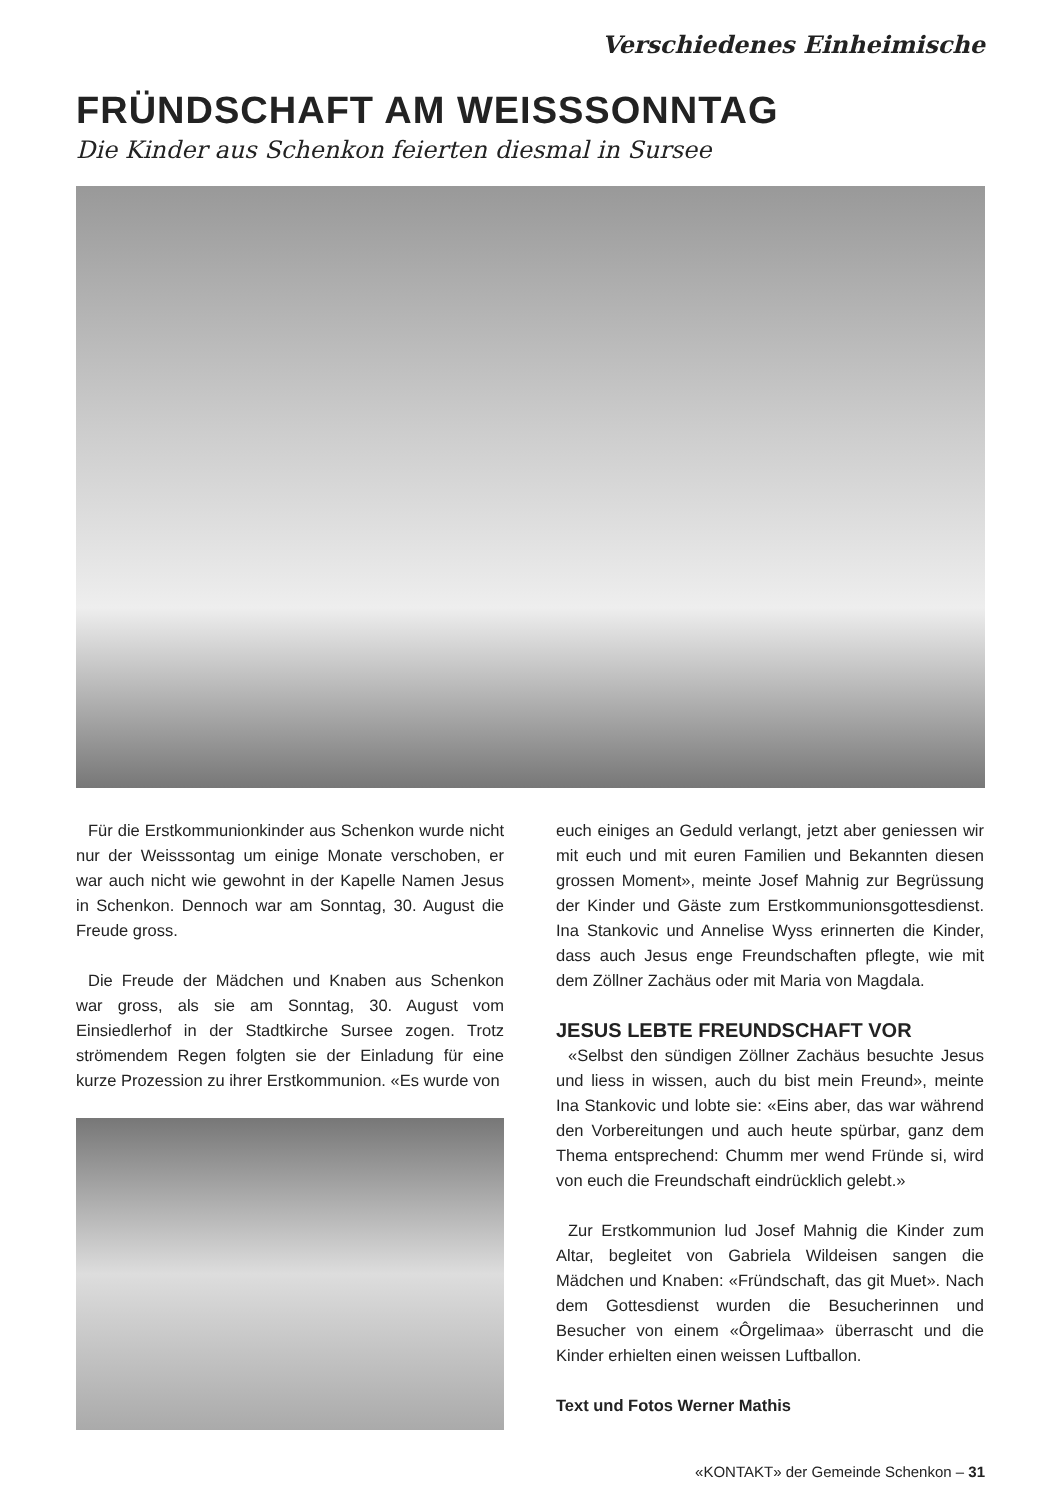Verschiedenes Einheimische
FRÜNDSCHAFT AM WEISSSONNTAG
Die Kinder aus Schenkon feierten diesmal in Sursee
Für die Erstkommunionkinder aus Schenkon wurde nicht nur der Weisssontag um einige Monate verschoben, er war auch nicht wie gewohnt in der Kapelle Namen Jesus in Schenkon. Dennoch war am Sonntag, 30. August die Freude gross.
Die Freude der Mädchen und Knaben aus Schenkon war gross, als sie am Sonntag, 30. August vom Einsiedlerhof in der Stadtkirche Sursee zogen. Trotz strömendem Regen folgten sie der Einladung für eine kurze Prozession zu ihrer Erstkommunion. «Es wurde von
euch einiges an Geduld verlangt, jetzt aber geniessen wir mit euch und mit euren Familien und Bekannten diesen grossen Moment», meinte Josef Mahnig zur Begrüssung der Kinder und Gäste zum Erstkommunionsgottesdienst. Ina Stankovic und Annelise Wyss erinnerten die Kinder, dass auch Jesus enge Freundschaften pflegte, wie mit dem Zöllner Zachäus oder mit Maria von Magdala.
JESUS LEBTE FREUNDSCHAFT VOR
«Selbst den sündigen Zöllner Zachäus besuchte Jesus und liess in wissen, auch du bist mein Freund», meinte Ina Stankovic und lobte sie: «Eins aber, das war während den Vorbereitungen und auch heute spürbar, ganz dem Thema entsprechend: Chumm mer wend Fründe si, wird von euch die Freundschaft eindrücklich gelebt.»
Zur Erstkommunion lud Josef Mahnig die Kinder zum Altar, begleitet von Gabriela Wildeisen sangen die Mädchen und Knaben: «Fründschaft, das git Muet». Nach dem Gottesdienst wurden die Besucherinnen und Besucher von einem «Ôrgelimaa» überrascht und die Kinder erhielten einen weissen Luftballon.
Text und Fotos Werner Mathis
«KONTAKT» der Gemeinde Schenkon – 31